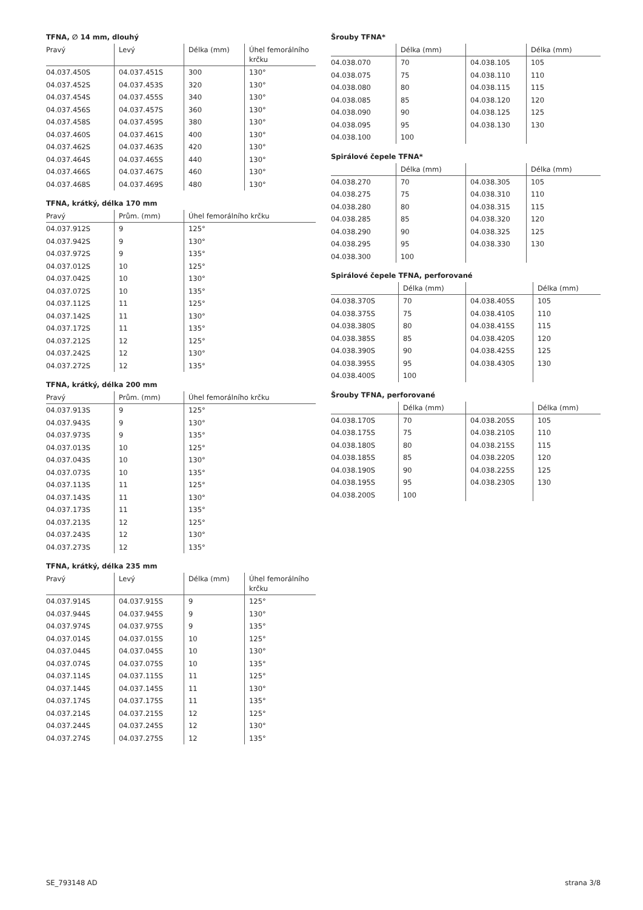TFNA, ∅ 14 mm, dlouhý
| Pravý | Levý | Délka (mm) | Úhel femorálního krčku |
| --- | --- | --- | --- |
| 04.037.450S | 04.037.451S | 300 | 130° |
| 04.037.452S | 04.037.453S | 320 | 130° |
| 04.037.454S | 04.037.455S | 340 | 130° |
| 04.037.456S | 04.037.457S | 360 | 130° |
| 04.037.458S | 04.037.459S | 380 | 130° |
| 04.037.460S | 04.037.461S | 400 | 130° |
| 04.037.462S | 04.037.463S | 420 | 130° |
| 04.037.464S | 04.037.465S | 440 | 130° |
| 04.037.466S | 04.037.467S | 460 | 130° |
| 04.037.468S | 04.037.469S | 480 | 130° |
TFNA, krátký, délka 170 mm
| Pravý | Prům. (mm) | Úhel femorálního krčku |
| --- | --- | --- |
| 04.037.912S | 9 | 125° |
| 04.037.942S | 9 | 130° |
| 04.037.972S | 9 | 135° |
| 04.037.012S | 10 | 125° |
| 04.037.042S | 10 | 130° |
| 04.037.072S | 10 | 135° |
| 04.037.112S | 11 | 125° |
| 04.037.142S | 11 | 130° |
| 04.037.172S | 11 | 135° |
| 04.037.212S | 12 | 125° |
| 04.037.242S | 12 | 130° |
| 04.037.272S | 12 | 135° |
TFNA, krátký, délka 200 mm
| Pravý | Prům. (mm) | Úhel femorálního krčku |
| --- | --- | --- |
| 04.037.913S | 9 | 125° |
| 04.037.943S | 9 | 130° |
| 04.037.973S | 9 | 135° |
| 04.037.013S | 10 | 125° |
| 04.037.043S | 10 | 130° |
| 04.037.073S | 10 | 135° |
| 04.037.113S | 11 | 125° |
| 04.037.143S | 11 | 130° |
| 04.037.173S | 11 | 135° |
| 04.037.213S | 12 | 125° |
| 04.037.243S | 12 | 130° |
| 04.037.273S | 12 | 135° |
TFNA, krátký, délka 235 mm
| Pravý | Levý | Délka (mm) | Úhel femorálního krčku |
| --- | --- | --- | --- |
| 04.037.914S | 04.037.915S | 9 | 125° |
| 04.037.944S | 04.037.945S | 9 | 130° |
| 04.037.974S | 04.037.975S | 9 | 135° |
| 04.037.014S | 04.037.015S | 10 | 125° |
| 04.037.044S | 04.037.045S | 10 | 130° |
| 04.037.074S | 04.037.075S | 10 | 135° |
| 04.037.114S | 04.037.115S | 11 | 125° |
| 04.037.144S | 04.037.145S | 11 | 130° |
| 04.037.174S | 04.037.175S | 11 | 135° |
| 04.037.214S | 04.037.215S | 12 | 125° |
| 04.037.244S | 04.037.245S | 12 | 130° |
| 04.037.274S | 04.037.275S | 12 | 135° |
Šrouby TFNA*
| | Délka (mm) | | Délka (mm) |
| --- | --- | --- | --- |
| 04.038.070 | 70 | 04.038.105 | 105 |
| 04.038.075 | 75 | 04.038.110 | 110 |
| 04.038.080 | 80 | 04.038.115 | 115 |
| 04.038.085 | 85 | 04.038.120 | 120 |
| 04.038.090 | 90 | 04.038.125 | 125 |
| 04.038.095 | 95 | 04.038.130 | 130 |
| 04.038.100 | 100 | | |
Spirálové čepele TFNA*
| | Délka (mm) | | Délka (mm) |
| --- | --- | --- | --- |
| 04.038.270 | 70 | 04.038.305 | 105 |
| 04.038.275 | 75 | 04.038.310 | 110 |
| 04.038.280 | 80 | 04.038.315 | 115 |
| 04.038.285 | 85 | 04.038.320 | 120 |
| 04.038.290 | 90 | 04.038.325 | 125 |
| 04.038.295 | 95 | 04.038.330 | 130 |
| 04.038.300 | 100 | | |
Spirálové čepele TFNA, perforované
| | Délka (mm) | | Délka (mm) |
| --- | --- | --- | --- |
| 04.038.370S | 70 | 04.038.405S | 105 |
| 04.038.375S | 75 | 04.038.410S | 110 |
| 04.038.380S | 80 | 04.038.415S | 115 |
| 04.038.385S | 85 | 04.038.420S | 120 |
| 04.038.390S | 90 | 04.038.425S | 125 |
| 04.038.395S | 95 | 04.038.430S | 130 |
| 04.038.400S | 100 | | |
Šrouby TFNA, perforované
| | Délka (mm) | | Délka (mm) |
| --- | --- | --- | --- |
| 04.038.170S | 70 | 04.038.205S | 105 |
| 04.038.175S | 75 | 04.038.210S | 110 |
| 04.038.180S | 80 | 04.038.215S | 115 |
| 04.038.185S | 85 | 04.038.220S | 120 |
| 04.038.190S | 90 | 04.038.225S | 125 |
| 04.038.195S | 95 | 04.038.230S | 130 |
| 04.038.200S | 100 | | |
SE_793148 AD strana 3/8